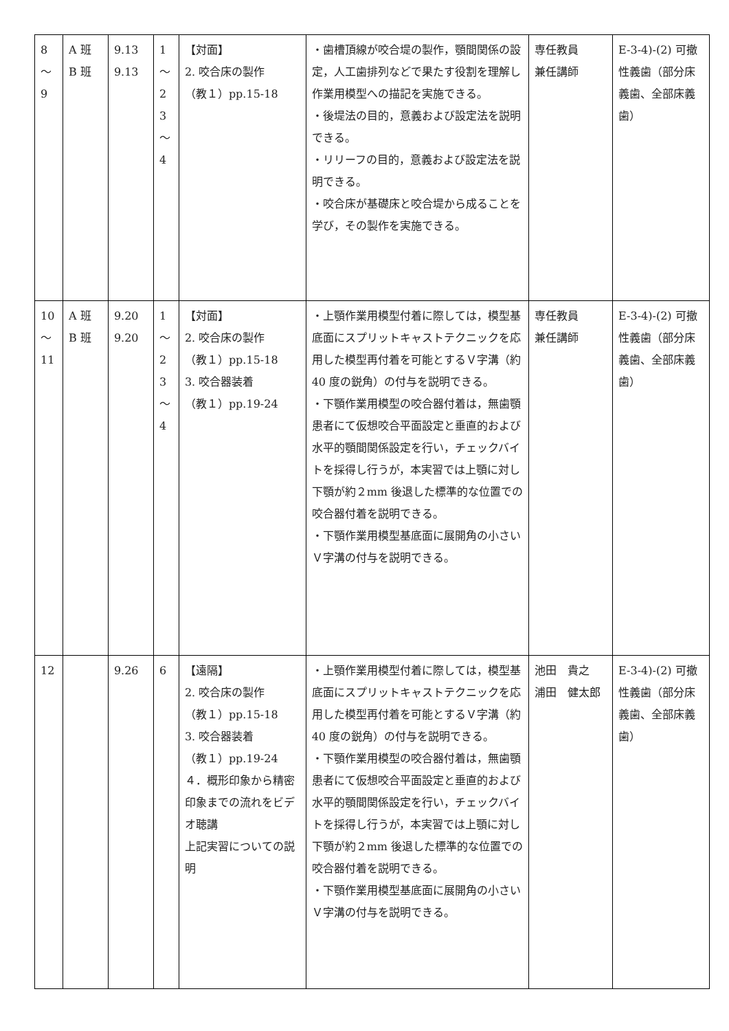| 8 ～ 9 | A 班 B 班 | 9.13 9.13 | 1 ～ 2 3 ～ 4 | 【対面】 2. 咬合床の製作 （教１）pp.15-18 | ・歯槽頂線が咬合堤の製作，顎間関係の設定，人工歯排列などで果たす役割を理解し作業用模型への描記を実施できる。 ・後堤法の目的，意義および設定法を説明できる。 ・リリーフの目的，意義および設定法を説明できる。 ・咬合床が基礎床と咬合堤から成ることを学び，その製作を実施できる。 | 専任教員 兼任講師 | E-3-4)-(2) 可撤性義歯（部分床義歯、全部床義歯） |
| 10 ～ 11 | A 班 B 班 | 9.20 9.20 | 1 ～ 2 3 ～ 4 | 【対面】 2. 咬合床の製作 （教１）pp.15-18 3. 咬合器装着 （教１）pp.19-24 | ・上顎作業用模型付着に際しては，模型基底面にスプリットキャストテクニックを応用した模型再付着を可能とするＶ字溝（約 40 度の鋭角）の付与を説明できる。 ・下顎作業用模型の咬合器付着は，無歯顎患者にて仮想咬合平面設定と垂直的および水平的顎間関係設定を行い，チェックバイトを採得し行うが，本実習では上顎に対し下顎が約２mm 後退した標準的な位置での咬合器付着を説明できる。 ・下顎作業用模型基底面に展開角の小さいＶ字溝の付与を説明できる。 | 専任教員 兼任講師 | E-3-4)-(2) 可撤性義歯（部分床義歯、全部床義歯） |
| 12 | | 9.26 | 6 | 【遠隔】 2. 咬合床の製作 （教１）pp.15-18 3. 咬合器装着 （教１）pp.19-24 ４．概形印象から精密印象までの流れをビデオ聴講 上記実習についての説明 | ・上顎作業用模型付着に際しては，模型基底面にスプリットキャストテクニックを応用した模型再付着を可能とするＶ字溝（約 40 度の鋭角）の付与を説明できる。 ・下顎作業用模型の咬合器付着は，無歯顎患者にて仮想咬合平面設定と垂直的および水平的顎間関係設定を行い，チェックバイトを採得し行うが，本実習では上顎に対し下顎が約２mm 後退した標準的な位置での咬合器付着を説明できる。 ・下顎作業用模型基底面に展開角の小さいＶ字溝の付与を説明できる。 | 池田 貴之 浦田 健太郎 | E-3-4)-(2) 可撤性義歯（部分床義歯、全部床義歯） |